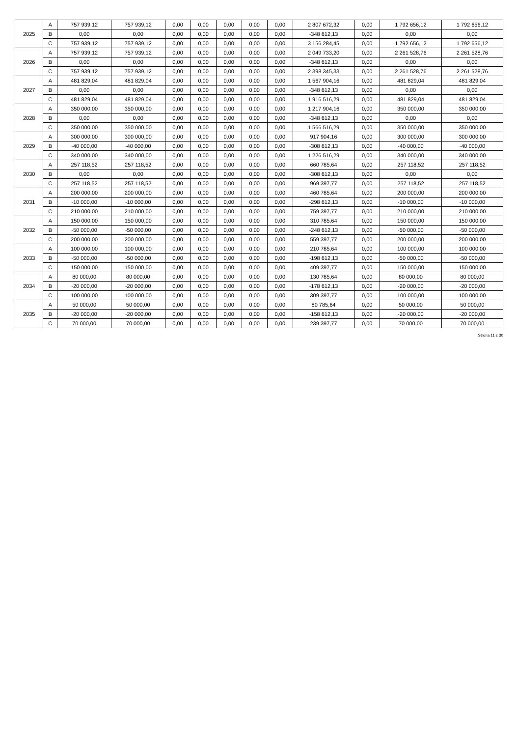| 2025 | A | 757 939,12 | 757 939,12 | 0,00 | 0,00 | 0,00 | 0,00 | 0,00 | 2 807 672,32 | 0,00 | 1 792 656,12 | 1 792 656,12 |
| | B | 0,00 | 0,00 | 0,00 | 0,00 | 0,00 | 0,00 | 0,00 | -348 612,13 | 0,00 | 0,00 | 0,00 |
| | C | 757 939,12 | 757 939,12 | 0,00 | 0,00 | 0,00 | 0,00 | 0,00 | 3 156 284,45 | 0,00 | 1 792 656,12 | 1 792 656,12 |
| 2026 | A | 757 939,12 | 757 939,12 | 0,00 | 0,00 | 0,00 | 0,00 | 0,00 | 2 049 733,20 | 0,00 | 2 261 528,76 | 2 261 528,76 |
| | B | 0,00 | 0,00 | 0,00 | 0,00 | 0,00 | 0,00 | 0,00 | -348 612,13 | 0,00 | 0,00 | 0,00 |
| | C | 757 939,12 | 757 939,12 | 0,00 | 0,00 | 0,00 | 0,00 | 0,00 | 2 398 345,33 | 0,00 | 2 261 528,76 | 2 261 528,76 |
| 2027 | A | 481 829,04 | 481 829,04 | 0,00 | 0,00 | 0,00 | 0,00 | 0,00 | 1 567 904,16 | 0,00 | 481 829,04 | 481 829,04 |
| | B | 0,00 | 0,00 | 0,00 | 0,00 | 0,00 | 0,00 | 0,00 | -348 612,13 | 0,00 | 0,00 | 0,00 |
| | C | 481 829,04 | 481 829,04 | 0,00 | 0,00 | 0,00 | 0,00 | 0,00 | 1 916 516,29 | 0,00 | 481 829,04 | 481 829,04 |
| 2028 | A | 350 000,00 | 350 000,00 | 0,00 | 0,00 | 0,00 | 0,00 | 0,00 | 1 217 904,16 | 0,00 | 350 000,00 | 350 000,00 |
| | B | 0,00 | 0,00 | 0,00 | 0,00 | 0,00 | 0,00 | 0,00 | -348 612,13 | 0,00 | 0,00 | 0,00 |
| | C | 350 000,00 | 350 000,00 | 0,00 | 0,00 | 0,00 | 0,00 | 0,00 | 1 566 516,29 | 0,00 | 350 000,00 | 350 000,00 |
| 2029 | A | 300 000,00 | 300 000,00 | 0,00 | 0,00 | 0,00 | 0,00 | 0,00 | 917 904,16 | 0,00 | 300 000,00 | 300 000,00 |
| | B | -40 000,00 | -40 000,00 | 0,00 | 0,00 | 0,00 | 0,00 | 0,00 | -308 612,13 | 0,00 | -40 000,00 | -40 000,00 |
| | C | 340 000,00 | 340 000,00 | 0,00 | 0,00 | 0,00 | 0,00 | 0,00 | 1 226 516,29 | 0,00 | 340 000,00 | 340 000,00 |
| 2030 | A | 257 118,52 | 257 118,52 | 0,00 | 0,00 | 0,00 | 0,00 | 0,00 | 660 785,64 | 0,00 | 257 118,52 | 257 118,52 |
| | B | 0,00 | 0,00 | 0,00 | 0,00 | 0,00 | 0,00 | 0,00 | -308 612,13 | 0,00 | 0,00 | 0,00 |
| | C | 257 118,52 | 257 118,52 | 0,00 | 0,00 | 0,00 | 0,00 | 0,00 | 969 397,77 | 0,00 | 257 118,52 | 257 118,52 |
| 2031 | A | 200 000,00 | 200 000,00 | 0,00 | 0,00 | 0,00 | 0,00 | 0,00 | 460 785,64 | 0,00 | 200 000,00 | 200 000,00 |
| | B | -10 000,00 | -10 000,00 | 0,00 | 0,00 | 0,00 | 0,00 | 0,00 | -298 612,13 | 0,00 | -10 000,00 | -10 000,00 |
| | C | 210 000,00 | 210 000,00 | 0,00 | 0,00 | 0,00 | 0,00 | 0,00 | 759 397,77 | 0,00 | 210 000,00 | 210 000,00 |
| 2032 | A | 150 000,00 | 150 000,00 | 0,00 | 0,00 | 0,00 | 0,00 | 0,00 | 310 785,64 | 0,00 | 150 000,00 | 150 000,00 |
| | B | -50 000,00 | -50 000,00 | 0,00 | 0,00 | 0,00 | 0,00 | 0,00 | -248 612,13 | 0,00 | -50 000,00 | -50 000,00 |
| | C | 200 000,00 | 200 000,00 | 0,00 | 0,00 | 0,00 | 0,00 | 0,00 | 559 397,77 | 0,00 | 200 000,00 | 200 000,00 |
| 2033 | A | 100 000,00 | 100 000,00 | 0,00 | 0,00 | 0,00 | 0,00 | 0,00 | 210 785,64 | 0,00 | 100 000,00 | 100 000,00 |
| | B | -50 000,00 | -50 000,00 | 0,00 | 0,00 | 0,00 | 0,00 | 0,00 | -198 612,13 | 0,00 | -50 000,00 | -50 000,00 |
| | C | 150 000,00 | 150 000,00 | 0,00 | 0,00 | 0,00 | 0,00 | 0,00 | 409 397,77 | 0,00 | 150 000,00 | 150 000,00 |
| 2034 | A | 80 000,00 | 80 000,00 | 0,00 | 0,00 | 0,00 | 0,00 | 0,00 | 130 785,64 | 0,00 | 80 000,00 | 80 000,00 |
| | B | -20 000,00 | -20 000,00 | 0,00 | 0,00 | 0,00 | 0,00 | 0,00 | -178 612,13 | 0,00 | -20 000,00 | -20 000,00 |
| | C | 100 000,00 | 100 000,00 | 0,00 | 0,00 | 0,00 | 0,00 | 0,00 | 309 397,77 | 0,00 | 100 000,00 | 100 000,00 |
| 2035 | A | 50 000,00 | 50 000,00 | 0,00 | 0,00 | 0,00 | 0,00 | 0,00 | 80 785,64 | 0,00 | 50 000,00 | 50 000,00 |
| | B | -20 000,00 | -20 000,00 | 0,00 | 0,00 | 0,00 | 0,00 | 0,00 | -158 612,13 | 0,00 | -20 000,00 | -20 000,00 |
| | C | 70 000,00 | 70 000,00 | 0,00 | 0,00 | 0,00 | 0,00 | 0,00 | 239 397,77 | 0,00 | 70 000,00 | 70 000,00 |
Strona 11 z 30